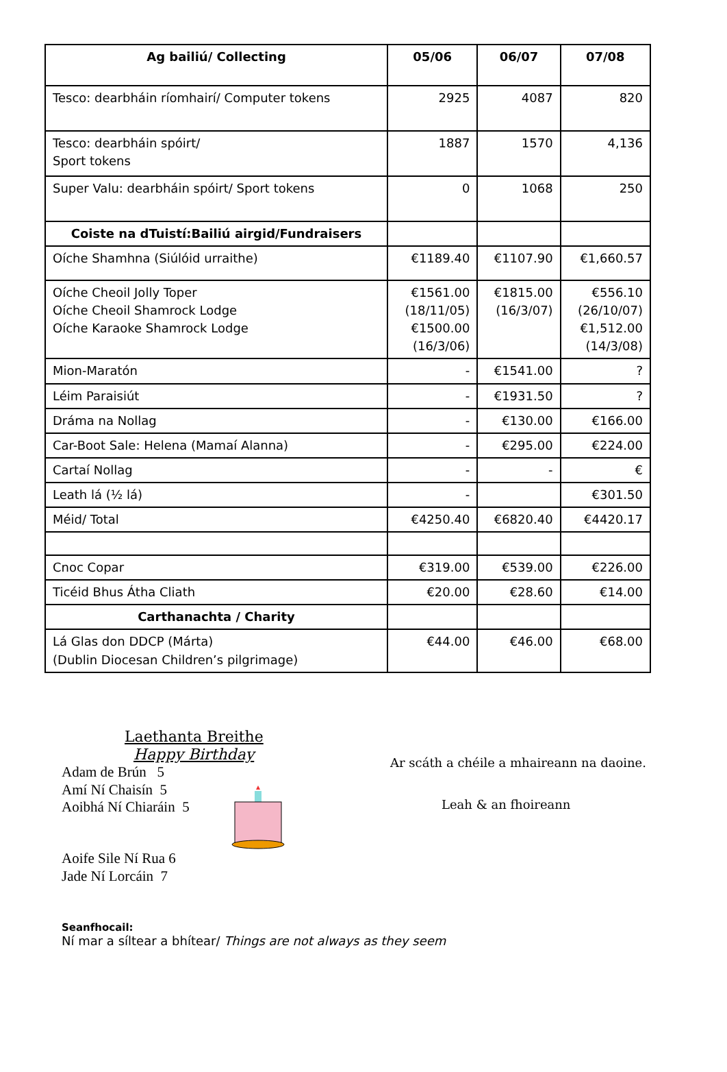| Ag bailiú/ Collecting | 05/06 | 06/07 | 07/08 |
| --- | --- | --- | --- |
| Tesco: dearbháin ríomhairí/ Computer tokens | 2925 | 4087 | 820 |
| Tesco: dearbháin spóirt/ Sport tokens | 1887 | 1570 | 4,136 |
| Super Valu: dearbháin spóirt/ Sport tokens | 0 | 1068 | 250 |
| Coiste na dTuistí:Bailiú airgid/Fundraisers | | | |
| Oíche Shamhna (Siúlóid urraithe) | €1189.40 | €1107.90 | €1,660.57 |
| Oíche Cheoil Jolly Toper Oíche Cheoil Shamrock Lodge Oíche Karaoke Shamrock Lodge | €1561.00 (18/11/05) €1500.00 (16/3/06) | €1815.00 (16/3/07) | €556.10 (26/10/07) €1,512.00 (14/3/08) |
| Mion-Maratón | - | €1541.00 | ? |
| Léim Paraisiút | - | €1931.50 | ? |
| Dráma na Nollag | - | €130.00 | €166.00 |
| Car-Boot Sale: Helena (Mamaí Alanna) | - | €295.00 | €224.00 |
| Cartaí Nollag | - | - | € |
| Leath lá (½ lá) | - | | €301.50 |
| Méid/ Total | €4250.40 | €6820.40 | €4420.17 |
| Cnoc Copar | €319.00 | €539.00 | €226.00 |
| Ticéid Bhus Átha Cliath | €20.00 | €28.60 | €14.00 |
| Carthanachta / Charity | | | |
| Lá Glas don DDCP (Márta) (Dublin Diocesan Children’s pilgrimage) | €44.00 | €46.00 | €68.00 |
Laethanta Breithe
Happy Birthday
Adam de Brún 5
Amí Ní Chaisín 5
Aoibhá Ní Chiaráin 5
Aoife Sile Ní Rua 6
Jade Ní Lorcáin 7
Ar scáth a chéile a mhaireann na daoine.
Leah & an fhoireann
Seanfhocail:
Ní mar a síltear a bhítear/ Things are not always as they seem